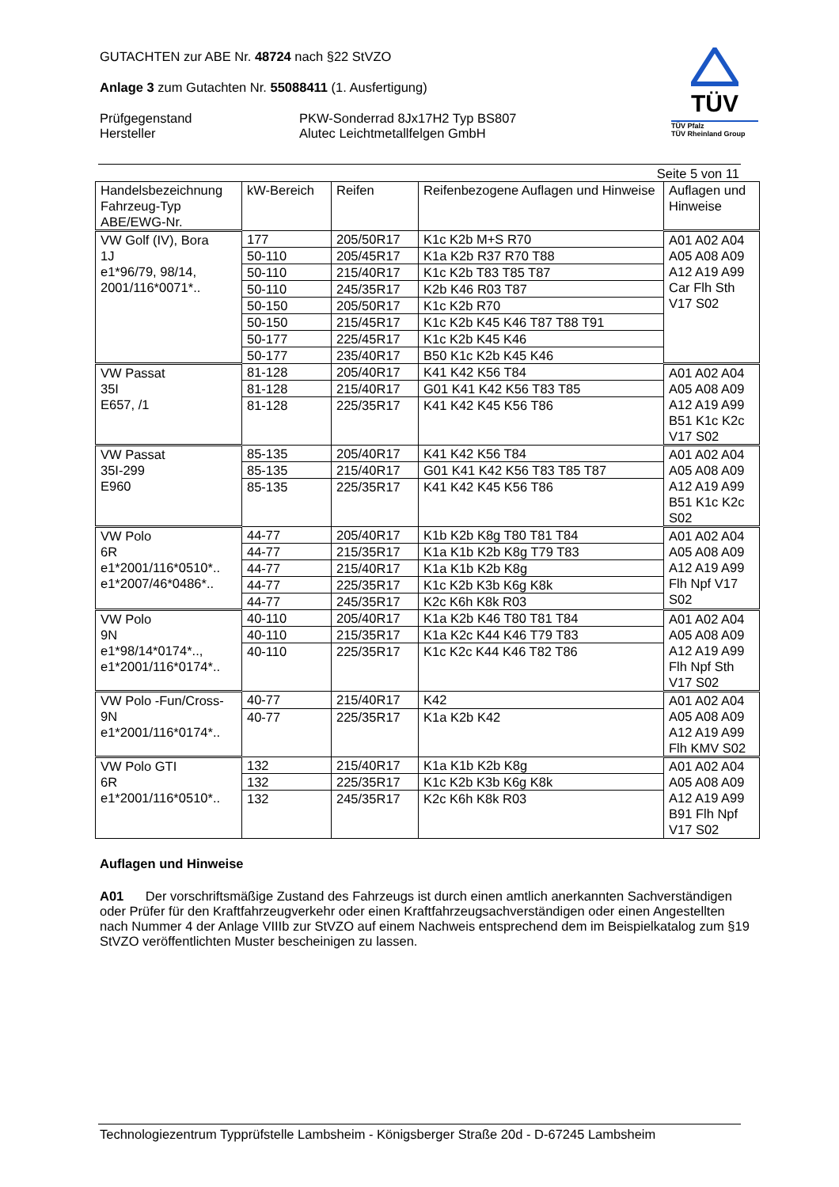GUTACHTEN zur ABE Nr. 48724 nach §22 StVZO
Anlage 3 zum Gutachten Nr. 55088411 (1. Ausfertigung)
Prüfgegenstand
Hersteller
PKW-Sonderrad 8Jx17H2 Typ BS807
Alutec Leichtmetallfelgen GmbH
TÜV
TÜV Pfalz
TÜV Rheinland Group
Seite 5 von 11
| Handelsbezeichnung Fahrzeug-Typ ABE/EWG-Nr. | kW-Bereich | Reifen | Reifenbezogene Auflagen und Hinweise | Auflagen und Hinweise |
| --- | --- | --- | --- | --- |
| VW Golf (IV), Bora 1J e1*96/79, 98/14, 2001/116*0071*.. | 177 | 205/50R17 | K1c K2b M+S R70 | A01 A02 A04 A05 A08 A09 A12 A19 A99 Car Flh Sth V17 S02 |
| | 50-110 | 205/45R17 | K1a K2b R37 R70 T88 | |
| | 50-110 | 215/40R17 | K1c K2b T83 T85 T87 | |
| | 50-110 | 245/35R17 | K2b K46 R03 T87 | |
| | 50-150 | 205/50R17 | K1c K2b R70 | |
| | 50-150 | 215/45R17 | K1c K2b K45 K46 T87 T88 T91 | |
| | 50-177 | 225/45R17 | K1c K2b K45 K46 | |
| | 50-177 | 235/40R17 | B50 K1c K2b K45 K46 | |
| VW Passat 35I E657, /1 | 81-128 | 205/40R17 | K41 K42 K56 T84 | A01 A02 A04 A05 A08 A09 A12 A19 A99 B51 K1c K2c V17 S02 |
| | 81-128 | 215/40R17 | G01 K41 K42 K56 T83 T85 | |
| | 81-128 | 225/35R17 | K41 K42 K45 K56 T86 | |
| VW Passat 35I-299 E960 | 85-135 | 205/40R17 | K41 K42 K56 T84 | A01 A02 A04 A05 A08 A09 A12 A19 A99 B51 K1c K2c S02 |
| | 85-135 | 215/40R17 | G01 K41 K42 K56 T83 T85 T87 | |
| | 85-135 | 225/35R17 | K41 K42 K45 K56 T86 | |
| VW Polo 6R e1*2001/116*0510*.. e1*2007/46*0486*.. | 44-77 | 205/40R17 | K1b K2b K8g T80 T81 T84 | A01 A02 A04 A05 A08 A09 A12 A19 A99 Flh Npf V17 S02 |
| | 44-77 | 215/35R17 | K1a K1b K2b K8g T79 T83 | |
| | 44-77 | 215/40R17 | K1a K1b K2b K8g | |
| | 44-77 | 225/35R17 | K1c K2b K3b K6g K8k | |
| | 44-77 | 245/35R17 | K2c K6h K8k R03 | |
| VW Polo 9N e1*98/14*0174*.., e1*2001/116*0174*.. | 40-110 | 205/40R17 | K1a K2b K46 T80 T81 T84 | A01 A02 A04 A05 A08 A09 A12 A19 A99 Flh Npf Sth V17 S02 |
| | 40-110 | 215/35R17 | K1a K2c K44 K46 T79 T83 | |
| | 40-110 | 225/35R17 | K1c K2c K44 K46 T82 T86 | |
| VW Polo -Fun/Cross- 9N e1*2001/116*0174*.. | 40-77 | 215/40R17 | K42 | A01 A02 A04 A05 A08 A09 A12 A19 A99 Flh KMV S02 |
| | 40-77 | 225/35R17 | K1a K2b K42 | |
| VW Polo GTI 6R e1*2001/116*0510*.. | 132 | 215/40R17 | K1a K1b K2b K8g | A01 A02 A04 A05 A08 A09 A12 A19 A99 B91 Flh Npf V17 S02 |
| | 132 | 225/35R17 | K1c K2b K3b K6g K8k | |
| | 132 | 245/35R17 | K2c K6h K8k R03 | |
Auflagen und Hinweise
A01 Der vorschriftsmäßige Zustand des Fahrzeugs ist durch einen amtlich anerkannten Sachverständigen oder Prüfer für den Kraftfahrzeugverkehr oder einen Kraftfahrzeugsachverständigen oder einen Angestellten nach Nummer 4 der Anlage VIIIb zur StVZO auf einem Nachweis entsprechend dem im Beispielkatalog zum §19 StVZO veröffentlichten Muster bescheinigen zu lassen.
Technologiezentrum Typprüfstelle Lambsheim - Königsberger Straße 20d - D-67245 Lambsheim